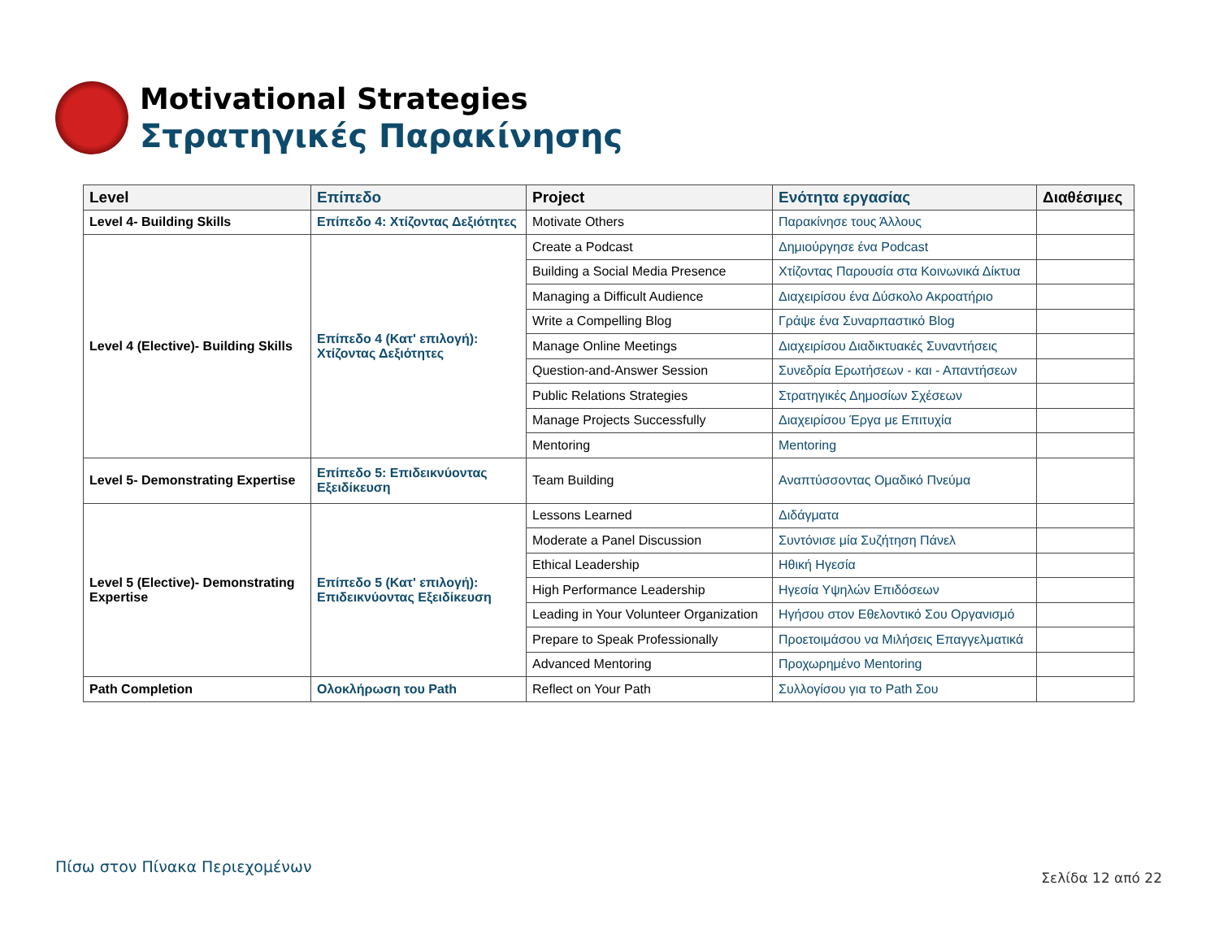Motivational Strategies
Στρατηγικές Παρακίνησης
| Level | Επίπεδο | Project | Ενότητα εργασίας | Διαθέσιμες |
| --- | --- | --- | --- | --- |
| Level 4- Building Skills | Επίπεδο 4: Χτίζοντας Δεξιότητες | Motivate Others | Παρακίνησε τους Άλλους | |
| Level 4 (Elective)- Building Skills | Επίπεδο 4 (Κατ' επιλογή): Χτίζοντας Δεξιότητες | Create a Podcast | Δημιούργησε ένα Podcast | |
| | | Building a Social Media Presence | Χτίζοντας Παρουσία στα Κοινωνικά Δίκτυα | |
| | | Managing a Difficult Audience | Διαχειρίσου ένα Δύσκολο Ακροατήριο | |
| | | Write a Compelling Blog | Γράψε ένα Συναρπαστικό Blog | |
| | | Manage Online Meetings | Διαχειρίσου Διαδικτυακές Συναντήσεις | |
| | | Question-and-Answer Session | Συνεδρία Ερωτήσεων - και - Απαντήσεων | |
| | | Public Relations Strategies | Στρατηγικές Δημοσίων Σχέσεων | |
| | | Manage Projects Successfully | Διαχειρίσου Έργα με Επιτυχία | |
| | | Mentoring | Mentoring | |
| Level 5- Demonstrating Expertise | Επίπεδο 5: Επιδεικνύοντας Εξειδίκευση | Team Building | Αναπτύσσοντας Ομαδικό Πνεύμα | |
| Level 5 (Elective)- Demonstrating Expertise | Επίπεδο 5 (Κατ' επιλογή): Επιδεικνύοντας Εξειδίκευση | Lessons Learned | Διδάγματα | |
| | | Moderate a Panel Discussion | Συντόνισε μία Συζήτηση Πάνελ | |
| | | Ethical Leadership | Ηθική Ηγεσία | |
| | | High Performance Leadership | Ηγεσία Υψηλών Επιδόσεων | |
| | | Leading in Your Volunteer Organization | Ηγήσου στον Εθελοντικό Σου Οργανισμό | |
| | | Prepare to Speak Professionally | Προετοιμάσου να Μιλήσεις Επαγγελματικά | |
| | | Advanced Mentoring | Προχωρημένο Mentoring | |
| Path Completion | Ολοκλήρωση του Path | Reflect on Your Path | Συλλογίσου για το Path Σου | |
Πίσω στον Πίνακα Περιεχομένων
Σελίδα 12 από 22